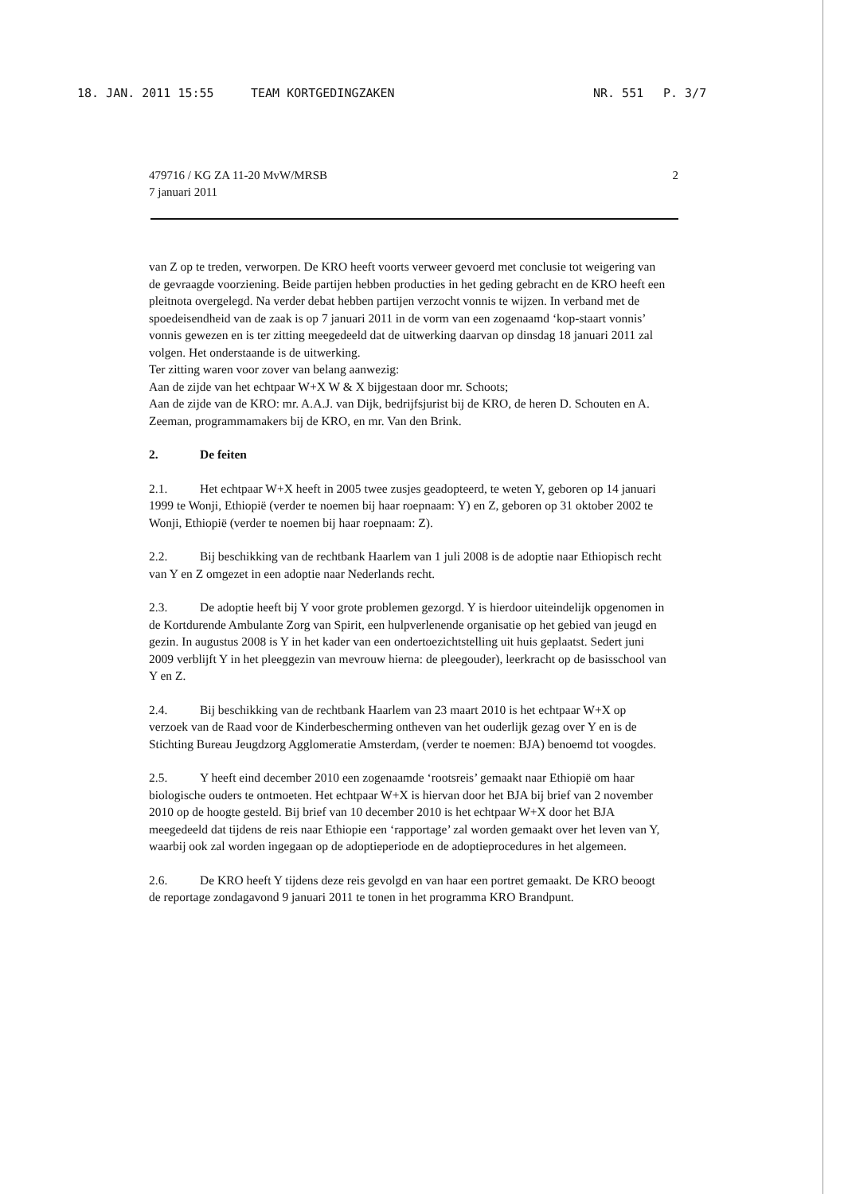18. JAN. 2011 15:55 TEAM KORTGEDINGZAKEN NR. 551 P. 3/7
479716 / KG ZA 11-20 MvW/MRSB
7 januari 2011
2
van Z op te treden, verworpen. De KRO heeft voorts verweer gevoerd met conclusie tot weigering van de gevraagde voorziening. Beide partijen hebben producties in het geding gebracht en de KRO heeft een pleitnota overgelegd. Na verder debat hebben partijen verzocht vonnis te wijzen. In verband met de spoedeisendheid van de zaak is op 7 januari 2011 in de vorm van een zogenaamd ‘kop-staart vonnis’ vonnis gewezen en is ter zitting meegedeeld dat de uitwerking daarvan op dinsdag 18 januari 2011 zal volgen. Het onderstaande is de uitwerking.
Ter zitting waren voor zover van belang aanwezig:
Aan de zijde van het echtpaar W+X W & X bijgestaan door mr. Schoots;
Aan de zijde van de KRO: mr. A.A.J. van Dijk, bedrijfsjurist bij de KRO, de heren D. Schouten en A. Zeeman, programmamakers bij de KRO, en mr. Van den Brink.
2. De feiten
2.1. Het echtpaar W+X heeft in 2005 twee zusjes geadopteerd, te weten Y, geboren op 14 januari 1999 te Wonji, Ethiopië (verder te noemen bij haar roepnaam: Y) en Z, geboren op 31 oktober 2002 te Wonji, Ethiopië (verder te noemen bij haar roepnaam: Z).
2.2. Bij beschikking van de rechtbank Haarlem van 1 juli 2008 is de adoptie naar Ethiopisch recht van Y en Z omgezet in een adoptie naar Nederlands recht.
2.3. De adoptie heeft bij Y voor grote problemen gezorgd. Y is hierdoor uiteindelijk opgenomen in de Kortdurende Ambulante Zorg van Spirit, een hulpverlenende organisatie op het gebied van jeugd en gezin. In augustus 2008 is Y in het kader van een ondertoezichtstelling uit huis geplaatst. Sedert juni 2009 verblijft Y in het pleeggezin van mevrouw hierna: de pleegouder), leerkracht op de basisschool van Y en Z.
2.4. Bij beschikking van de rechtbank Haarlem van 23 maart 2010 is het echtpaar W+X op verzoek van de Raad voor de Kinderbescherming ontheven van het ouderlijk gezag over Y en is de Stichting Bureau Jeugdzorg Agglomeratie Amsterdam, (verder te noemen: BJA) benoemd tot voogdes.
2.5. Y heeft eind december 2010 een zogenaamde ‘rootsreis’ gemaakt naar Ethiopië om haar biologische ouders te ontmoeten. Het echtpaar W+X is hiervan door het BJA bij brief van 2 november 2010 op de hoogte gesteld. Bij brief van 10 december 2010 is het echtpaar W+X door het BJA meegedeeld dat tijdens de reis naar Ethiopie een ‘rapportage’ zal worden gemaakt over het leven van Y, waarbij ook zal worden ingegaan op de adoptieperiode en de adoptieprocedures in het algemeen.
2.6. De KRO heeft Y tijdens deze reis gevolgd en van haar een portret gemaakt. De KRO beoogt de reportage zondagavond 9 januari 2011 te tonen in het programma KRO Brandpunt.